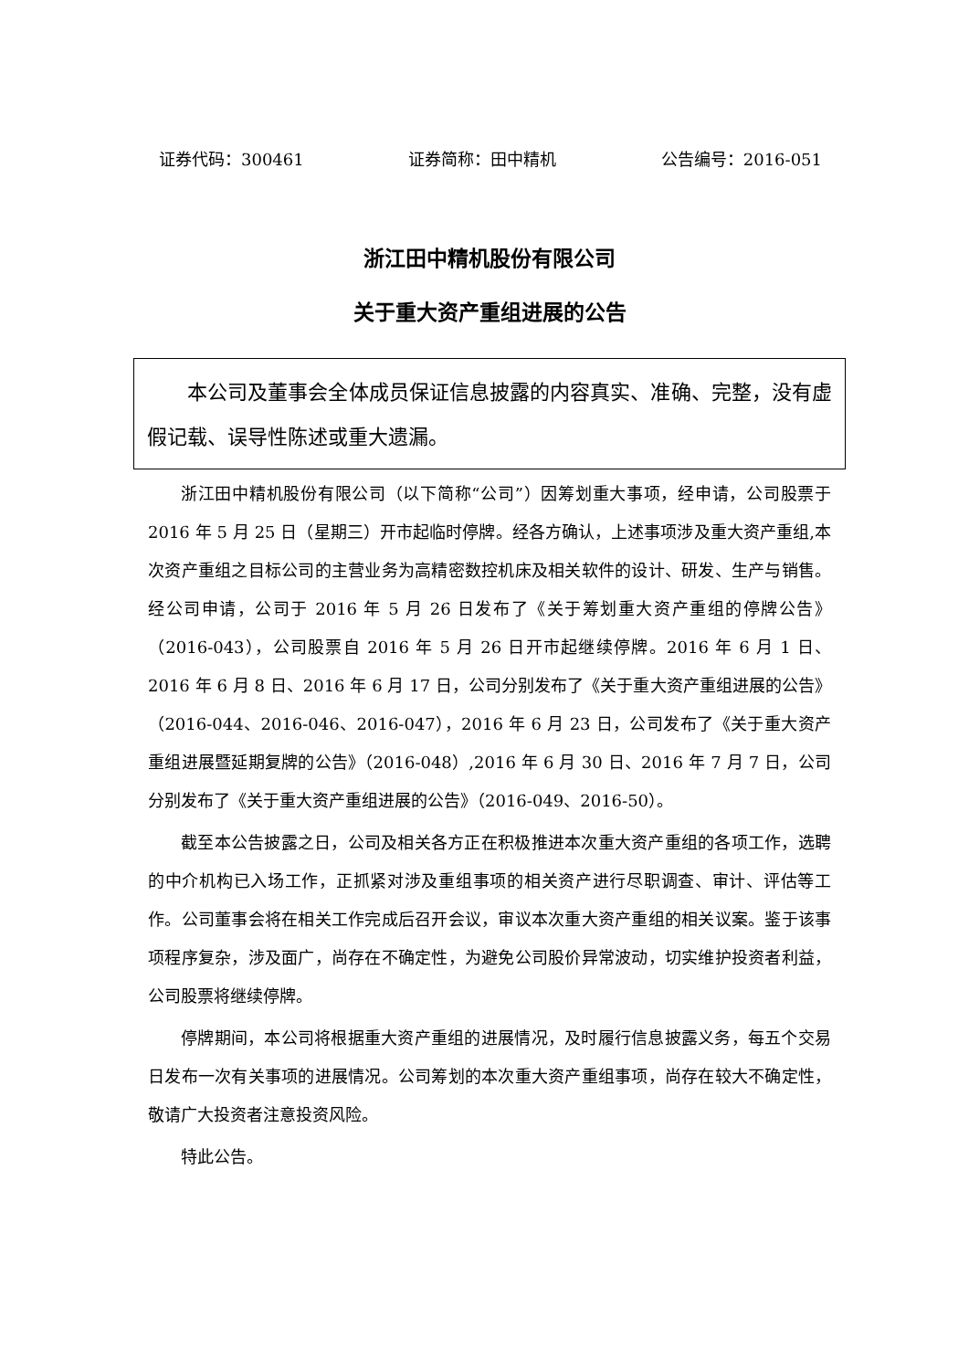证券代码：300461 证券简称：田中精机 公告编号：2016-051
浙江田中精机股份有限公司
关于重大资产重组进展的公告
本公司及董事会全体成员保证信息披露的内容真实、准确、完整，没有虚假记载、误导性陈述或重大遗漏。
浙江田中精机股份有限公司（以下简称“公司”）因筹划重大事项，经申请，公司股票于 2016 年 5 月 25 日（星期三）开市起临时停牌。经各方确认，上述事项涉及重大资产重组,本次资产重组之目标公司的主营业务为高精密数控机床及相关软件的设计、研发、生产与销售。经公司申请，公司于 2016 年 5 月 26 日发布了《关于筹划重大资产重组的停牌公告》（2016-043），公司股票自 2016 年 5 月 26 日开市起继续停牌。2016 年 6 月 1 日、2016 年 6 月 8 日、2016 年 6 月 17 日，公司分别发布了《关于重大资产重组进展的公告》（2016-044、2016-046、2016-047），2016 年 6 月 23 日，公司发布了《关于重大资产重组进展暨延期复牌的公告》（2016-048）,2016 年 6 月 30 日、2016 年 7 月 7 日，公司分别发布了《关于重大资产重组进展的公告》（2016-049、2016-50）。
截至本公告披露之日，公司及相关各方正在积极推进本次重大资产重组的各项工作，选聘的中介机构已入场工作，正抓紧对涉及重组事项的相关资产进行尽职调查、审计、评估等工作。公司董事会将在相关工作完成后召开会议，审议本次重大资产重组的相关议案。鉴于该事项程序复杂，涉及面广，尚存在不确定性，为避免公司股价异常波动，切实维护投资者利益，公司股票将继续停牌。
停牌期间，本公司将根据重大资产重组的进展情况，及时履行信息披露义务，每五个交易日发布一次有关事项的进展情况。公司筹划的本次重大资产重组事项，尚存在较大不确定性，敬请广大投资者注意投资风险。
特此公告。